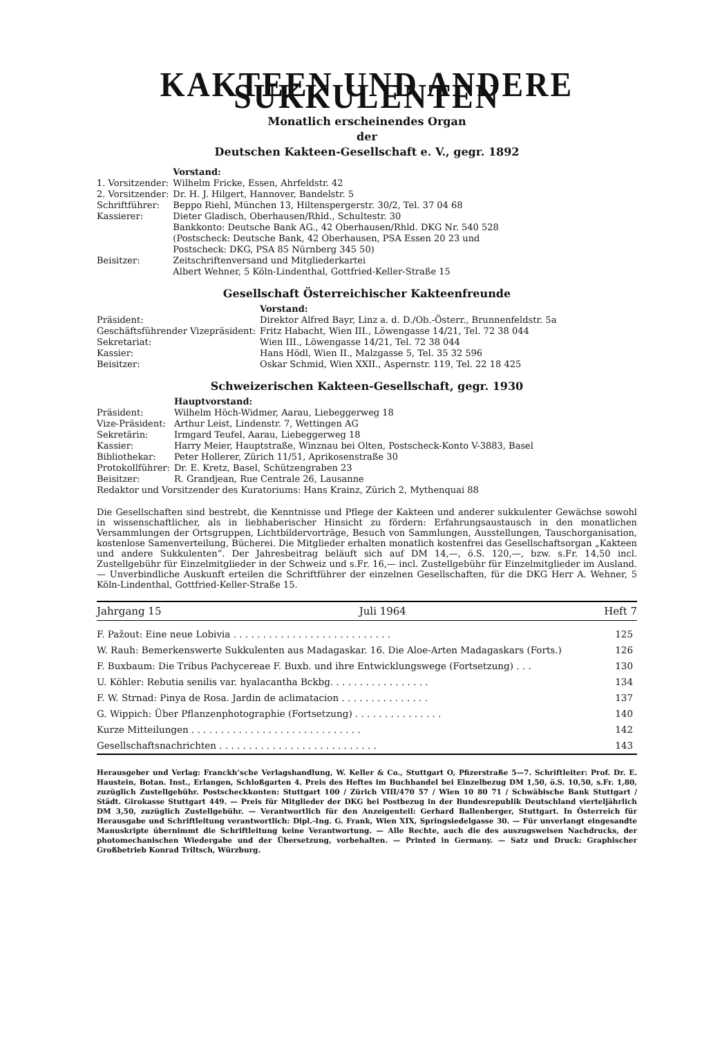KAKTEEN UND ANDERE SUKKULENTEN
Monatlich erscheinendes Organ
der
Deutschen Kakteen-Gesellschaft e. V., gegr. 1892
| | Vorstand: |
| 1. Vorsitzender: | Wilhelm Fricke, Essen, Ahrfeldstr. 42 |
| 2. Vorsitzender: | Dr. H. J. Hilgert, Hannover, Bandelstr. 5 |
| Schriftführer: | Beppo Riehl, München 13, Hiltenspergerstr. 30/2, Tel. 37 04 68 |
| Kassierer: | Dieter Gladisch, Oberhausen/Rhld., Schultestr. 30 Bankkonto: Deutsche Bank AG., 42 Oberhausen/Rhld. DKG Nr. 540 528 (Postscheck: Deutsche Bank, 42 Oberhausen, PSA Essen 20 23 und Postscheck: DKG, PSA 85 Nürnberg 345 50) |
| Beisitzer: | Zeitschriftenversand und Mitgliederkartei Albert Wehner, 5 Köln-Lindenthal, Gottfried-Keller-Straße 15 |
Gesellschaft Österreichischer Kakteenfreunde
| | Vorstand: |
| Präsident: | Direktor Alfred Bayr, Linz a. d. D./Ob.-Österr., Brunnenfeldstr. 5a |
| Geschäftsführender Vizepräsident: | Fritz Habacht, Wien III., Löwengasse 14/21, Tel. 72 38 044 |
| Sekretariat: | Wien III., Löwengasse 14/21, Tel. 72 38 044 |
| Kassier: | Hans Hödl, Wien II., Malzgasse 5, Tel. 35 32 596 |
| Beisitzer: | Oskar Schmid, Wien XXII., Aspernstr. 119, Tel. 22 18 425 |
Schweizerischen Kakteen-Gesellschaft, gegr. 1930
| | Hauptvorstand: |
| Präsident: | Wilhelm Höch-Widmer, Aarau, Liebeggerweg 18 |
| Vize-Präsident: | Arthur Leist, Lindenstr. 7, Wettingen AG |
| Sekretärin: | Irmgard Teufel, Aarau, Liebeggerweg 18 |
| Kassier: | Harry Meier, Hauptstraße, Winznau bei Olten, Postscheck-Konto V-3883, Basel |
| Bibliothekar: | Peter Hollerer, Zürich 11/51, Aprikosenstraße 30 |
| Protokollführer: | Dr. E. Kretz, Basel, Schützengraben 23 |
| Beisitzer: | R. Grandjean, Rue Centrale 26, Lausanne |
| Redaktor und Vorsitzender des Kuratoriums: Hans Krainz, Zürich 2, Mythenquai 88 | |
Die Gesellschaften sind bestrebt, die Kenntnisse und Pflege der Kakteen und anderer sukkulenter Gewächse sowohl in wissenschaftlicher, als in liebhaberischer Hinsicht zu fördern: Erfahrungsaustausch in den monatlichen Versammlungen der Ortsgruppen, Lichtbildervorträge, Besuch von Sammlungen, Ausstellungen, Tauschorganisation, kostenlose Samenverteilung, Bücherei. Die Mitglieder erhalten monatlich kostenfrei das Gesellschaftsorgan „Kakteen und andere Sukkulenten“. Der Jahresbeitrag beläuft sich auf DM 14,—, ö.S. 120,—, bzw. s.Fr. 14,50 incl. Zustellgebühr für Einzelmitglieder in der Schweiz und s.Fr. 16,— incl. Zustellgebühr für Einzelmitglieder im Ausland. — Unverbindliche Auskunft erteilen die Schriftführer der einzelnen Gesellschaften, für die DKG Herr A. Wehner, 5 Köln-Lindenthal, Gottfried-Keller-Straße 15.
Jahrgang 15 Juli 1964 Heft 7
| F. Pažout: Eine neue Lobivia . . . . . . . . . . . . . . . . . . . . . . . . . . . | 125 |
| W. Rauh: Bemerkenswerte Sukkulenten aus Madagaskar. 16. Die Aloe-Arten Madagaskars (Forts.) | 126 |
| F. Buxbaum: Die Tribus Pachycereae F. Buxb. und ihre Entwicklungswege (Fortsetzung) . . . | 130 |
| U. Köhler: Rebutia senilis var. hyalacantha Bckbg. . . . . . . . . . . . . . . . . | 134 |
| F. W. Strnad: Pinya de Rosa. Jardin de aclimatacion . . . . . . . . . . . . . . . | 137 |
| G. Wippich: Über Pflanzenphotographie (Fortsetzung) . . . . . . . . . . . . . . . | 140 |
| Kurze Mitteilungen . . . . . . . . . . . . . . . . . . . . . . . . . . . . . | 142 |
| Gesellschaftsnachrichten . . . . . . . . . . . . . . . . . . . . . . . . . . . | 143 |
Herausgeber und Verlag: Franckh’sche Verlagshandlung, W. Keller & Co., Stuttgart O, Pfizerstraße 5—7. Schriftleiter: Prof. Dr. E. Haustein, Botan. Inst., Erlangen, Schloßgarten 4. Preis des Heftes im Buchhandel bei Einzelbezug DM 1,50, ö.S. 10,50, s.Fr. 1,80, zuzüglich Zustellgebühr. Postscheckkonten: Stuttgart 100 / Zürich VIII/470 57 / Wien 10 80 71 / Schwäbische Bank Stuttgart / Städt. Girokasse Stuttgart 449. — Preis für Mitglieder der DKG bei Postbezug in der Bundesrepublik Deutschland vierteljährlich DM 3,50, zuzüglich Zustellgebühr. — Verantwortlich für den Anzeigenteil: Gerhard Ballenberger, Stuttgart. In Österreich für Herausgabe und Schriftleitung verantwortlich: Dipl.-Ing. G. Frank, Wien XIX, Springsiedelgasse 30. — Für unverlangt eingesandte Manuskripte übernimmt die Schriftleitung keine Verantwortung. — Alle Rechte, auch die des auszugsweisen Nachdrucks, der photomechanischen Wiedergabe und der Übersetzung, vorbehalten. — Printed in Germany. — Satz und Druck: Graphischer Großbetrieb Konrad Triltsch, Würzburg.